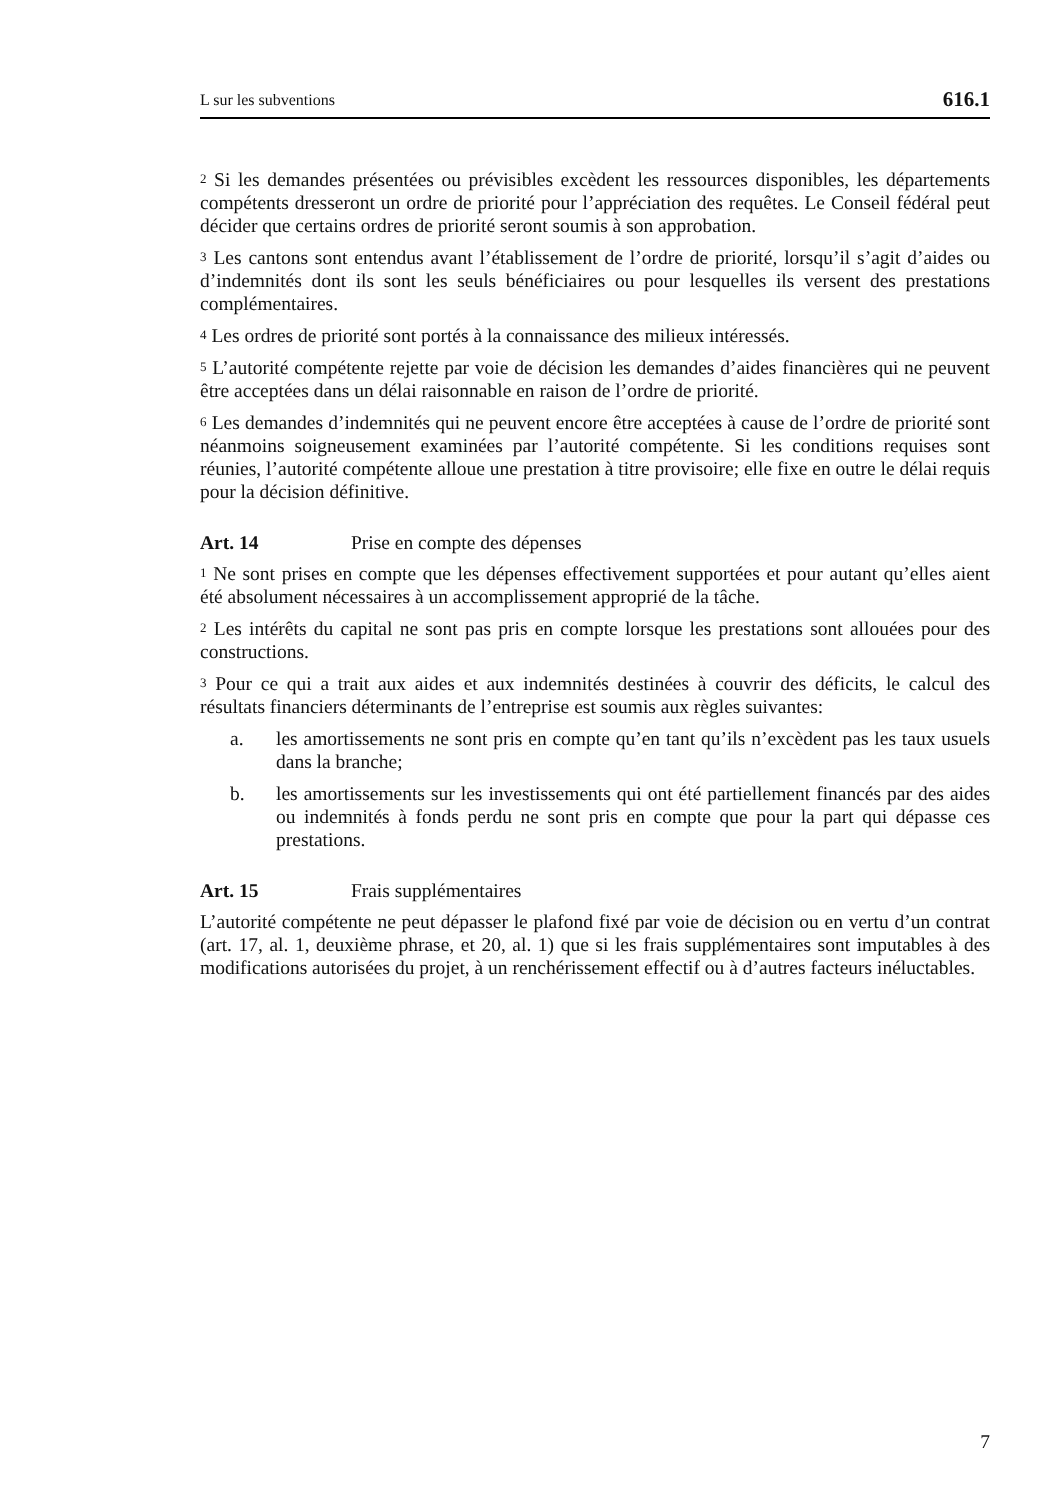L sur les subventions 616.1
<sup>2</sup> Si les demandes présentées ou prévisibles excèdent les ressources disponibles, les départements compétents dresseront un ordre de priorité pour l’appréciation des requêtes. Le Conseil fédéral peut décider que certains ordres de priorité seront soumis à son approbation.
<sup>3</sup> Les cantons sont entendus avant l’établissement de l’ordre de priorité, lorsqu’il s’agit d’aides ou d’indemnités dont ils sont les seuls bénéficiaires ou pour lesquelles ils versent des prestations complémentaires.
<sup>4</sup> Les ordres de priorité sont portés à la connaissance des milieux intéressés.
<sup>5</sup> L’autorité compétente rejette par voie de décision les demandes d’aides financières qui ne peuvent être acceptées dans un délai raisonnable en raison de l’ordre de priorité.
<sup>6</sup> Les demandes d’indemnités qui ne peuvent encore être acceptées à cause de l’ordre de priorité sont néanmoins soigneusement examinées par l’autorité compétente. Si les conditions requises sont réunies, l’autorité compétente alloue une prestation à titre provisoire; elle fixe en outre le délai requis pour la décision définitive.
Art. 14 Prise en compte des dépenses
<sup>1</sup> Ne sont prises en compte que les dépenses effectivement supportées et pour autant qu’elles aient été absolument nécessaires à un accomplissement approprié de la tâche.
<sup>2</sup> Les intérêts du capital ne sont pas pris en compte lorsque les prestations sont allouées pour des constructions.
<sup>3</sup> Pour ce qui a trait aux aides et aux indemnités destinées à couvrir des déficits, le calcul des résultats financiers déterminants de l’entreprise est soumis aux règles suivantes:
a. les amortissements ne sont pris en compte qu’en tant qu’ils n’excèdent pas les taux usuels dans la branche;
b. les amortissements sur les investissements qui ont été partiellement financés par des aides ou indemnités à fonds perdu ne sont pris en compte que pour la part qui dépasse ces prestations.
Art. 15 Frais supplémentaires
L’autorité compétente ne peut dépasser le plafond fixé par voie de décision ou en vertu d’un contrat (art. 17, al. 1, deuxième phrase, et 20, al. 1) que si les frais supplémentaires sont imputables à des modifications autorisées du projet, à un renchérissement effectif ou à d’autres facteurs inéluctables.
7